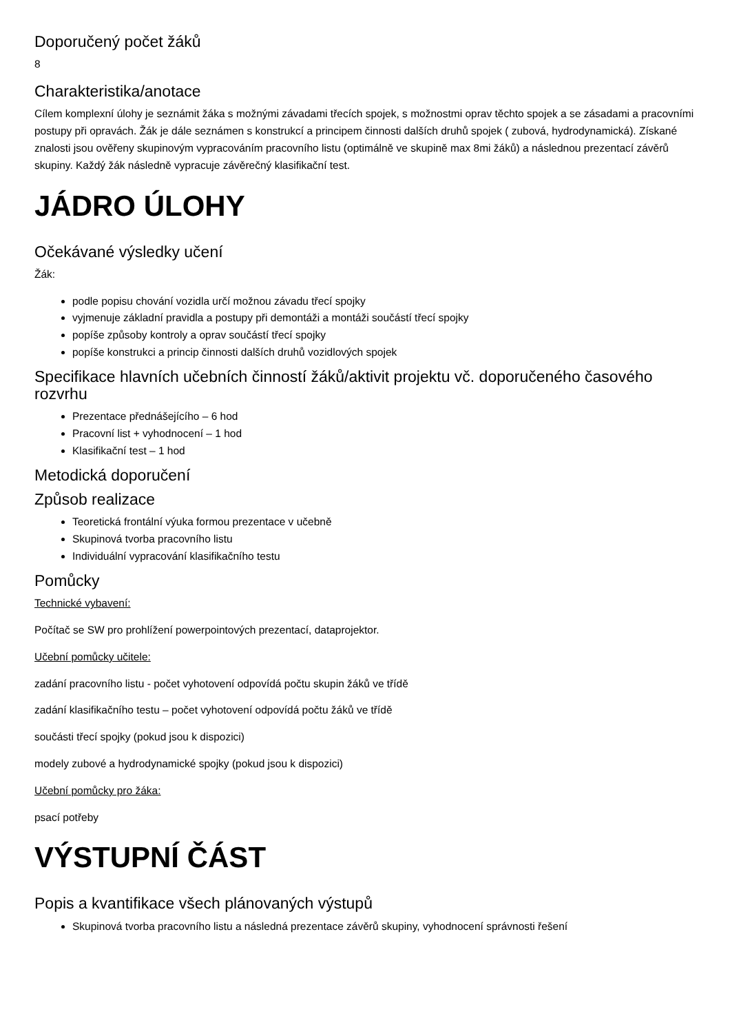Doporučený počet žáků
8
Charakteristika/anotace
Cílem komplexní úlohy je seznámit žáka s možnými závadami třecích spojek, s možnostmi oprav těchto spojek a se zásadami a pracovními postupy při opravách. Žák je dále seznámen s konstrukcí a principem činnosti dalších druhů spojek ( zubová, hydrodynamická). Získané znalosti jsou ověřeny skupinovým vypracováním pracovního listu (optimálně ve skupině max 8mi žáků) a následnou prezentací závěrů skupiny. Každý žák následně vypracuje závěrečný klasifikační test.
JÁDRO ÚLOHY
Očekávané výsledky učení
Žák:
podle popisu chování vozidla určí možnou závadu třecí spojky
vyjmenuje základní pravidla a postupy při demontáži a montáži součástí třecí spojky
popíše způsoby kontroly a oprav součástí třecí spojky
popíše konstrukci a princip činnosti dalších druhů vozidlových spojek
Specifikace hlavních učebních činností žáků/aktivit projektu vč. doporučeného časového rozvrhu
Prezentace přednášejícího – 6 hod
Pracovní list + vyhodnocení – 1 hod
Klasifikační test – 1 hod
Metodická doporučení
Způsob realizace
Teoretická frontální výuka formou prezentace v učebně
Skupinová tvorba pracovního listu
Individuální vypracování klasifikačního testu
Pomůcky
Technické vybavení:
Počítač se SW pro prohlížení powerpointových prezentací, dataprojektor.
Učební pomůcky učitele:
zadání pracovního listu - počet vyhotovení odpovídá počtu skupin žáků ve třídě
zadání klasifikačního testu – počet vyhotovení odpovídá počtu žáků ve třídě
součásti třecí spojky (pokud jsou k dispozici)
modely zubové a hydrodynamické spojky (pokud jsou k dispozici)
Učební pomůcky pro žáka:
psací potřeby
VÝSTUPNÍ ČÁST
Popis a kvantifikace všech plánovaných výstupů
Skupinová tvorba pracovního listu a následná prezentace závěrů skupiny, vyhodnocení správnosti řešení